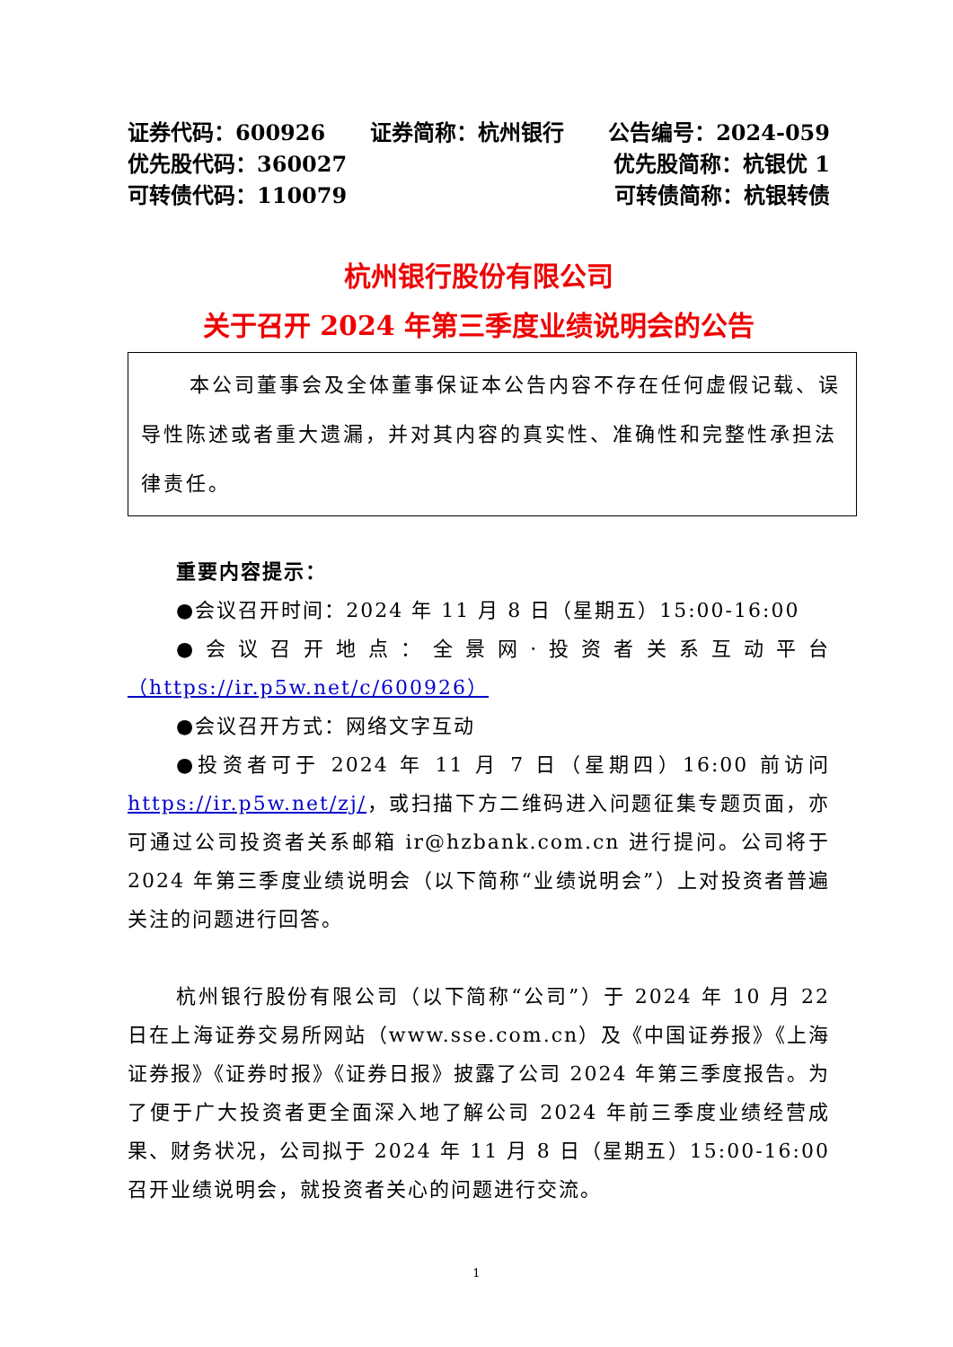证券代码：600926 证券简称：杭州银行 公告编号：2024-059
优先股代码：360027 优先股简称：杭银优 1
可转债代码：110079 可转债简称：杭银转债
杭州银行股份有限公司
关于召开 2024 年第三季度业绩说明会的公告
本公司董事会及全体董事保证本公告内容不存在任何虚假记载、误导性陈述或者重大遗漏，并对其内容的真实性、准确性和完整性承担法律责任。
重要内容提示：
●会议召开时间：2024 年 11 月 8 日（星期五）15:00-16:00
●会议召开地点：全景网·投资者关系互动平台 （https://ir.p5w.net/c/600926）
●会议召开方式：网络文字互动
●投资者可于 2024 年 11 月 7 日（星期四）16:00 前访问 https://ir.p5w.net/zj/，或扫描下方二维码进入问题征集专题页面，亦可通过公司投资者关系邮箱 ir@hzbank.com.cn 进行提问。公司将于 2024 年第三季度业绩说明会（以下简称“业绩说明会”）上对投资者普遍关注的问题进行回答。
杭州银行股份有限公司（以下简称“公司”）于 2024 年 10 月 22 日在上海证券交易所网站（www.sse.com.cn）及《中国证券报》《上海证券报》《证券时报》《证券日报》披露了公司 2024 年第三季度报告。为了便于广大投资者更全面深入地了解公司 2024 年前三季度业绩经营成果、财务状况，公司拟于 2024 年 11 月 8 日（星期五）15:00-16:00 召开业绩说明会，就投资者关心的问题进行交流。
1